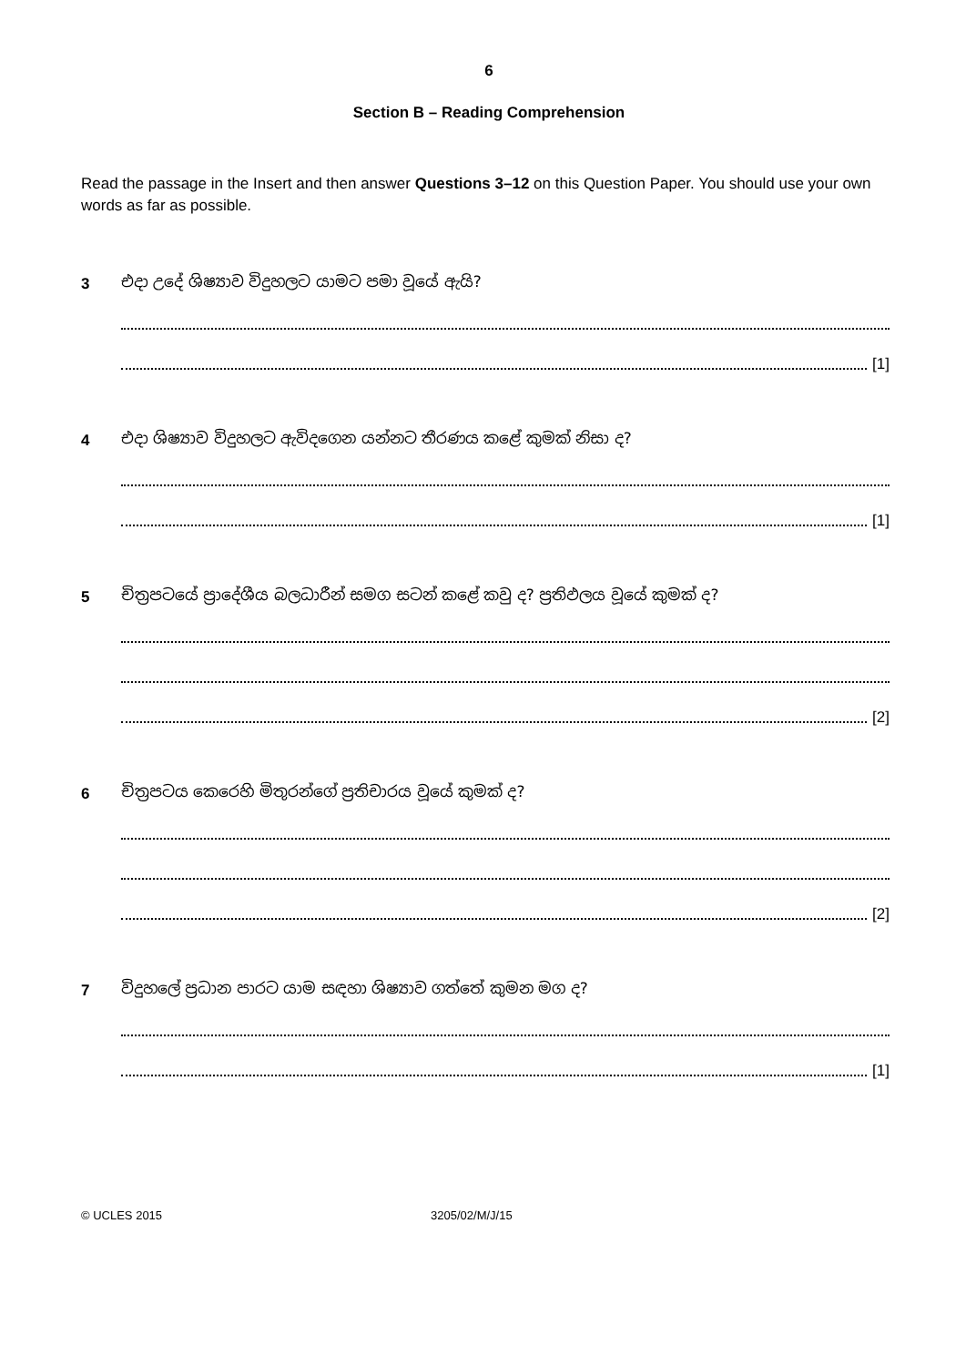6
Section B – Reading Comprehension
Read the passage in the Insert and then answer Questions 3–12 on this Question Paper. You should use your own words as far as possible.
3
එදා උදේ ශිෂ්‍යාව විදුහලට යාමට පමා වූයේ ඇයි?
[1]
4
එදා ශිෂ්‍යාව විදුහලට ඇවිදගෙන යන්නට තීරණය කළේ කුමක් නිසා ද?
[1]
5
චිත්‍රපටයේ ප්‍රාදේශීය බලධාරීන් සමග සටන් කළේ කවු ද? ප්‍රතිඵලය වූයේ කුමක් ද?
[2]
6
චිත්‍රපටය කෙරෙහි මිතුරන්ගේ ප්‍රතිචාරය වූයේ කුමක් ද?
[2]
7
විදුහලේ ප්‍රධාන පාරට යාම සඳහා ශිෂ්‍යාව ගත්තේ කුමන මග ද?
[1]
© UCLES 2015 3205/02/M/J/15